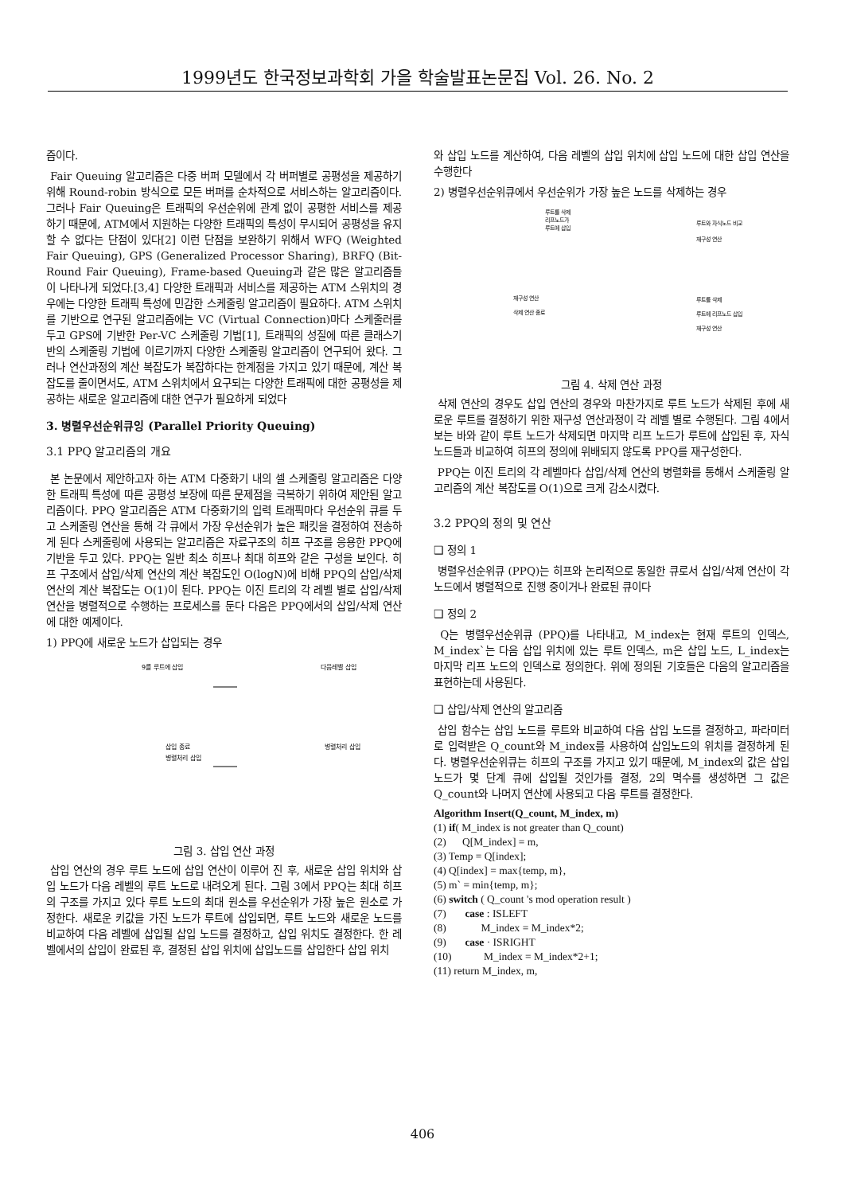1999년도 한국정보과학회 가을 학술발표논문집 Vol. 26. No. 2
즘이다.
Fair Queuing 알고리즘은 다중 버퍼 모델에서 각 버퍼별로 공평성을 제공하기 위해 Round-robin 방식으로 모든 버퍼를 순차적으로 서비스하는 알고리즘이다. 그러나 Fair Queuing은 트래픽의 우선순위에 관계 없이 공평한 서비스를 제공하기 때문에, ATM에서 지원하는 다양한 트래픽의 특성이 무시되어 공평성을 유지할 수 없다는 단점이 있다[2] 이런 단점을 보완하기 위해서 WFQ (Weighted Fair Queuing), GPS (Generalized Processor Sharing), BRFQ (Bit-Round Fair Queuing), Frame-based Queuing과 같은 많은 알고리즘들이 나타나게 되었다.[3,4] 다양한 트래픽과 서비스를 제공하는 ATM 스위치의 경우에는 다양한 트래픽 특성에 민감한 스케줄링 알고리즘이 필요하다. ATM 스위치를 기반으로 연구된 알고리즘에는 VC (Virtual Connection)마다 스케줄러를 두고 GPS에 기반한 Per-VC 스케줄링 기법[1], 트래픽의 성질에 따른 클래스기반의 스케줄링 기법에 이르기까지 다양한 스케줄링 알고리즘이 연구되어 왔다. 그러나 연산과정의 계산 복잡도가 복잡하다는 한계점을 가지고 있기 때문에, 계산 복잡도를 줄이면서도, ATM 스위치에서 요구되는 다양한 트래픽에 대한 공평성을 제공하는 새로운 알고리즘에 대한 연구가 필요하게 되었다
3. 병렬우선순위큐잉 (Parallel Priority Queuing)
3.1 PPQ 알고리즘의 개요
본 논문에서 제안하고자 하는 ATM 다중화기 내의 셀 스케줄링 알고리즘은 다양한 트래픽 특성에 따른 공평성 보장에 따른 문제점을 극복하기 위하여 제안된 알고리즘이다. PPQ 알고리즘은 ATM 다중화기의 입력 트래픽마다 우선순위 큐를 두고 스케줄링 연산을 통해 각 큐에서 가장 우선순위가 높은 패킷을 결정하여 전송하게 된다 스케줄링에 사용되는 알고리즘은 자료구조의 히프 구조를 응용한 PPQ에 기반을 두고 있다. PPQ는 일반 최소 히프나 최대 히프와 같은 구성을 보인다. 히프 구조에서 삽입/삭제 연산의 계산 복잡도인 O(logN)에 비해 PPQ의 삽입/삭제 연산의 계산 복잡도는 O(1)이 된다. PPQ는 이진 트리의 각 레벨 별로 삽입/삭제 연산을 병렬적으로 수행하는 프로세스를 둔다 다음은 PPQ에서의 삽입/삭제 연산에 대한 예제이다.
1) PPQ에 새로운 노드가 삽입되는 경우
9를 루트에 삽입
다음레벨 삽입
삽입 종료
병렬처리 삽입
병렬처리 삽입
그림 3. 삽입 연산 과정
삽입 연산의 경우 루트 노드에 삽입 연산이 이루어 진 후, 새로운 삽입 위치와 삽입 노드가 다음 레벨의 루트 노드로 내려오게 된다. 그림 3에서 PPQ는 최대 히프의 구조를 가지고 있다 루트 노드의 최대 원소를 우선순위가 가장 높은 원소로 가정한다. 새로운 키값을 가진 노드가 루트에 삽입되면, 루트 노드와 새로운 노드를 비교하여 다음 레벨에 삽입될 삽입 노드를 결정하고, 삽입 위치도 결정한다. 한 레벨에서의 삽입이 완료된 후, 결정된 삽입 위치에 삽입노드를 삽입한다 삽입 위치
와 삽입 노드를 계산하여, 다음 레벨의 삽입 위치에 삽입 노드에 대한 삽입 연산을 수행한다
2) 병렬우선순위큐에서 우선순위가 가장 높은 노드를 삭제하는 경우
루트를 삭제
리프노드가
루트에 삽입
루트와 자식노드 비교
재구성 연산
재구성 연산
삭제 연산 종료
루트를 삭제
루트에 리프노드 삽입
재구성 연산
그림 4. 삭제 연산 과정
삭제 연산의 경우도 삽입 연산의 경우와 마찬가지로 루트 노드가 삭제된 후에 새로운 루트를 결정하기 위한 재구성 연산과정이 각 레벨 별로 수행된다. 그림 4에서 보는 바와 같이 루트 노드가 삭제되면 마지막 리프 노드가 루트에 삽입된 후, 자식 노드들과 비교하여 히프의 정의에 위배되지 않도록 PPQ를 재구성한다.
PPQ는 이진 트리의 각 레벨마다 삽입/삭제 연산의 병렬화를 통해서 스케줄링 알고리즘의 계산 복잡도를 O(1)으로 크게 감소시켰다.
3.2 PPQ의 정의 및 연산
❑ 정의 1
병렬우선순위큐 (PPQ)는 히프와 논리적으로 동일한 큐로서 삽입/삭제 연산이 각 노드에서 병렬적으로 진행 중이거나 완료된 큐이다
❑ 정의 2
Q는 병렬우선순위큐 (PPQ)를 나타내고, M_index는 현재 루트의 인덱스, M_index`는 다음 삽입 위치에 있는 루트 인덱스, m은 삽입 노드, L_index는 마지막 리프 노드의 인덱스로 정의한다. 위에 정의된 기호들은 다음의 알고리즘을 표현하는데 사용된다.
❑ 삽입/삭제 연산의 알고리즘
삽입 함수는 삽입 노드를 루트와 비교하여 다음 삽입 노드를 결정하고, 파라미터로 입력받은 Q_count와 M_index를 사용하여 삽입노드의 위치를 결정하게 된다. 병렬우선순위큐는 히프의 구조를 가지고 있기 때문에, M_index의 값은 삽입 노드가 몇 단계 큐에 삽입될 것인가를 결정, 2의 멱수를 생성하면 그 값은 Q_count와 나머지 연산에 사용되고 다음 루트를 결정한다.
Algorithm Insert(Q_count, M_index, m)
(1) if( M_index is not greater than Q_count)
(2) Q[M_index] = m,
(3) Temp = Q[index];
(4) Q[index] = max{temp, m},
(5) m` = min{temp, m};
(6) switch ( Q_count 's mod operation result )
(7) case : ISLEFT
(8) M_index = M_index*2;
(9) case · ISRIGHT
(10) M_index = M_index*2+1;
(11) return M_index, m,
406